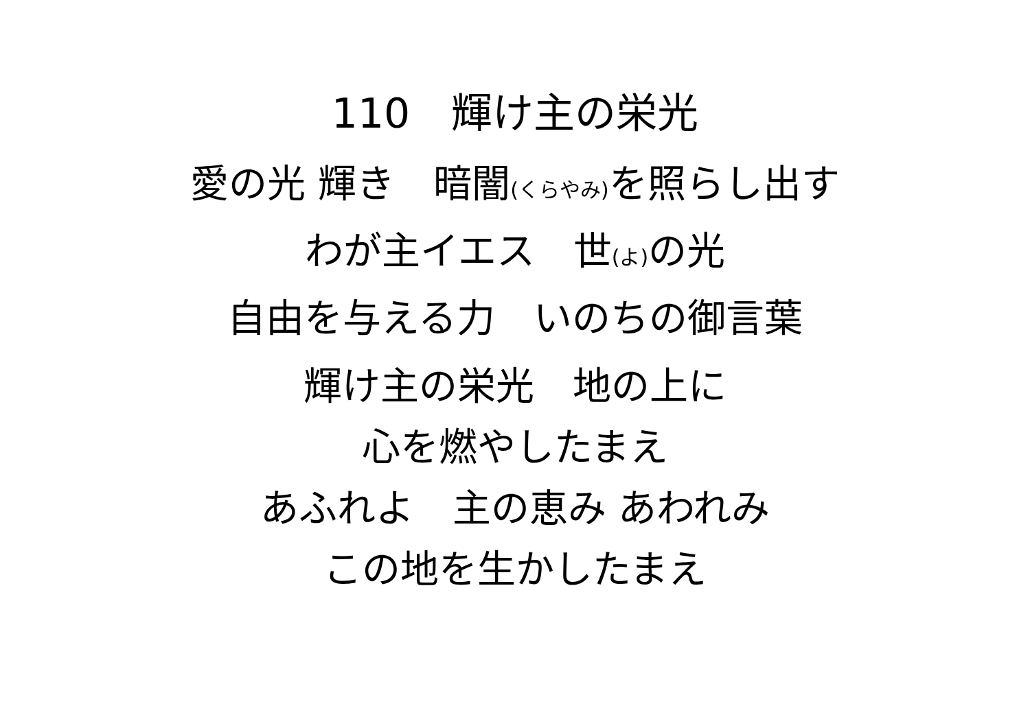110　輝け主の栄光
愛の光 輝き　暗闇(くらやみ) を照らし出す
わが主イエス　世(よ) の光
自由を与える力　いのちの御言葉
輝け主の栄光　地の上に
心を燃やしたまえ
あふれよ　主の恵み あわれみ
この地を生かしたまえ